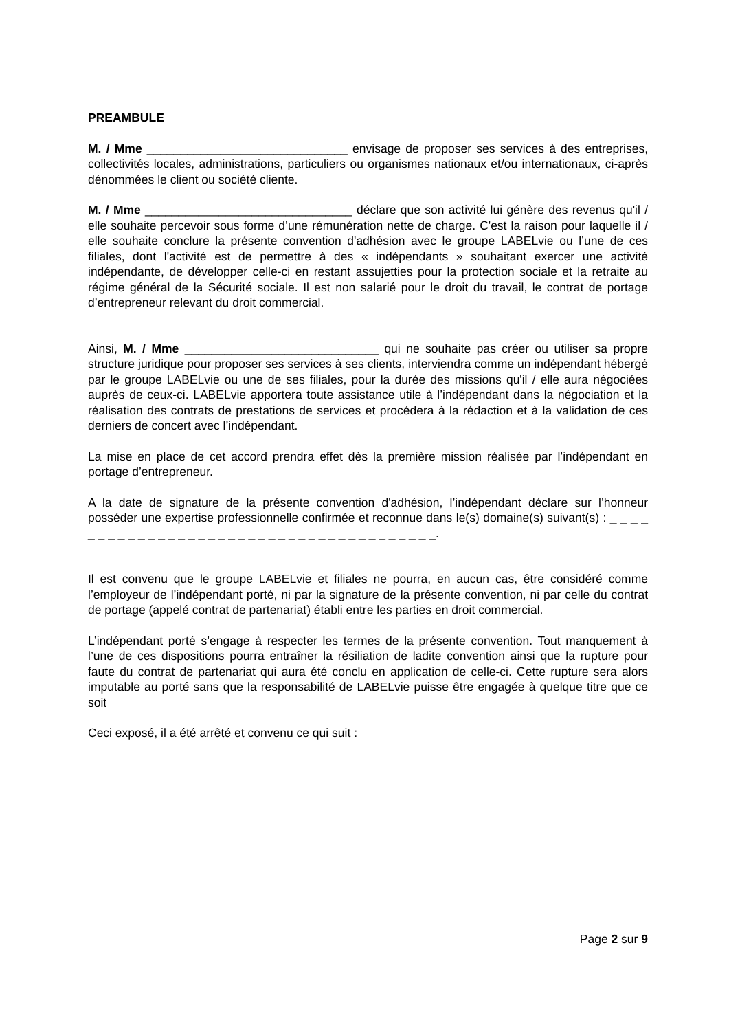PREAMBULE
M. / Mme ______________________________ envisage de proposer ses services à des entreprises, collectivités locales, administrations, particuliers ou organismes nationaux et/ou internationaux, ci-après dénommées le client ou société cliente.
M. / Mme _______________________________ déclare que son activité lui génère des revenus qu'il / elle souhaite percevoir sous forme d’une rémunération nette de charge. C'est la raison pour laquelle il / elle souhaite conclure la présente convention d'adhésion avec le groupe LABELvie ou l’une de ces filiales, dont l'activité est de permettre à des « indépendants » souhaitant exercer une activité indépendante, de développer celle-ci en restant assujetties pour la protection sociale et la retraite au régime général de la Sécurité sociale. Il est non salarié pour le droit du travail, le contrat de portage d’entrepreneur relevant du droit commercial.
Ainsi, M. / Mme _____________________________ qui ne souhaite pas créer ou utiliser sa propre structure juridique pour proposer ses services à ses clients, interviendra comme un indépendant hébergé par le groupe LABELvie ou une de ses filiales, pour la durée des missions qu'il / elle aura négociées auprès de ceux-ci. LABELvie apportera toute assistance utile à l’indépendant dans la négociation et la réalisation des contrats de prestations de services et procédera à la rédaction et à la validation de ces derniers de concert avec l’indépendant.
La mise en place de cet accord prendra effet dès la première mission réalisée par l’indépendant en portage d’entrepreneur.
A la date de signature de la présente convention d'adhésion, l’indépendant déclare sur l’honneur posséder une expertise professionnelle confirmée et reconnue dans le(s) domaine(s) suivant(s) : _ _ _ _ _ _ _ _ _ _ _ _ _ _ _ _ _ _ _ _ _ _ _ _ _ _ _ _ _ _ _ _ _ _ _ _ _ _ _.
Il est convenu que le groupe LABELvie et filiales ne pourra, en aucun cas, être considéré comme l’employeur de l’indépendant porté, ni par la signature de la présente convention, ni par celle du contrat de portage (appelé contrat de partenariat) établi entre les parties en droit commercial.
L’indépendant porté s’engage à respecter les termes de la présente convention. Tout manquement à l’une de ces dispositions pourra entraîner la résiliation de ladite convention ainsi que la rupture pour faute du contrat de partenariat qui aura été conclu en application de celle-ci. Cette rupture sera alors imputable au porté sans que la responsabilité de LABELvie puisse être engagée à quelque titre que ce soit
Ceci exposé, il a été arrêté et convenu ce qui suit :
Page 2 sur 9